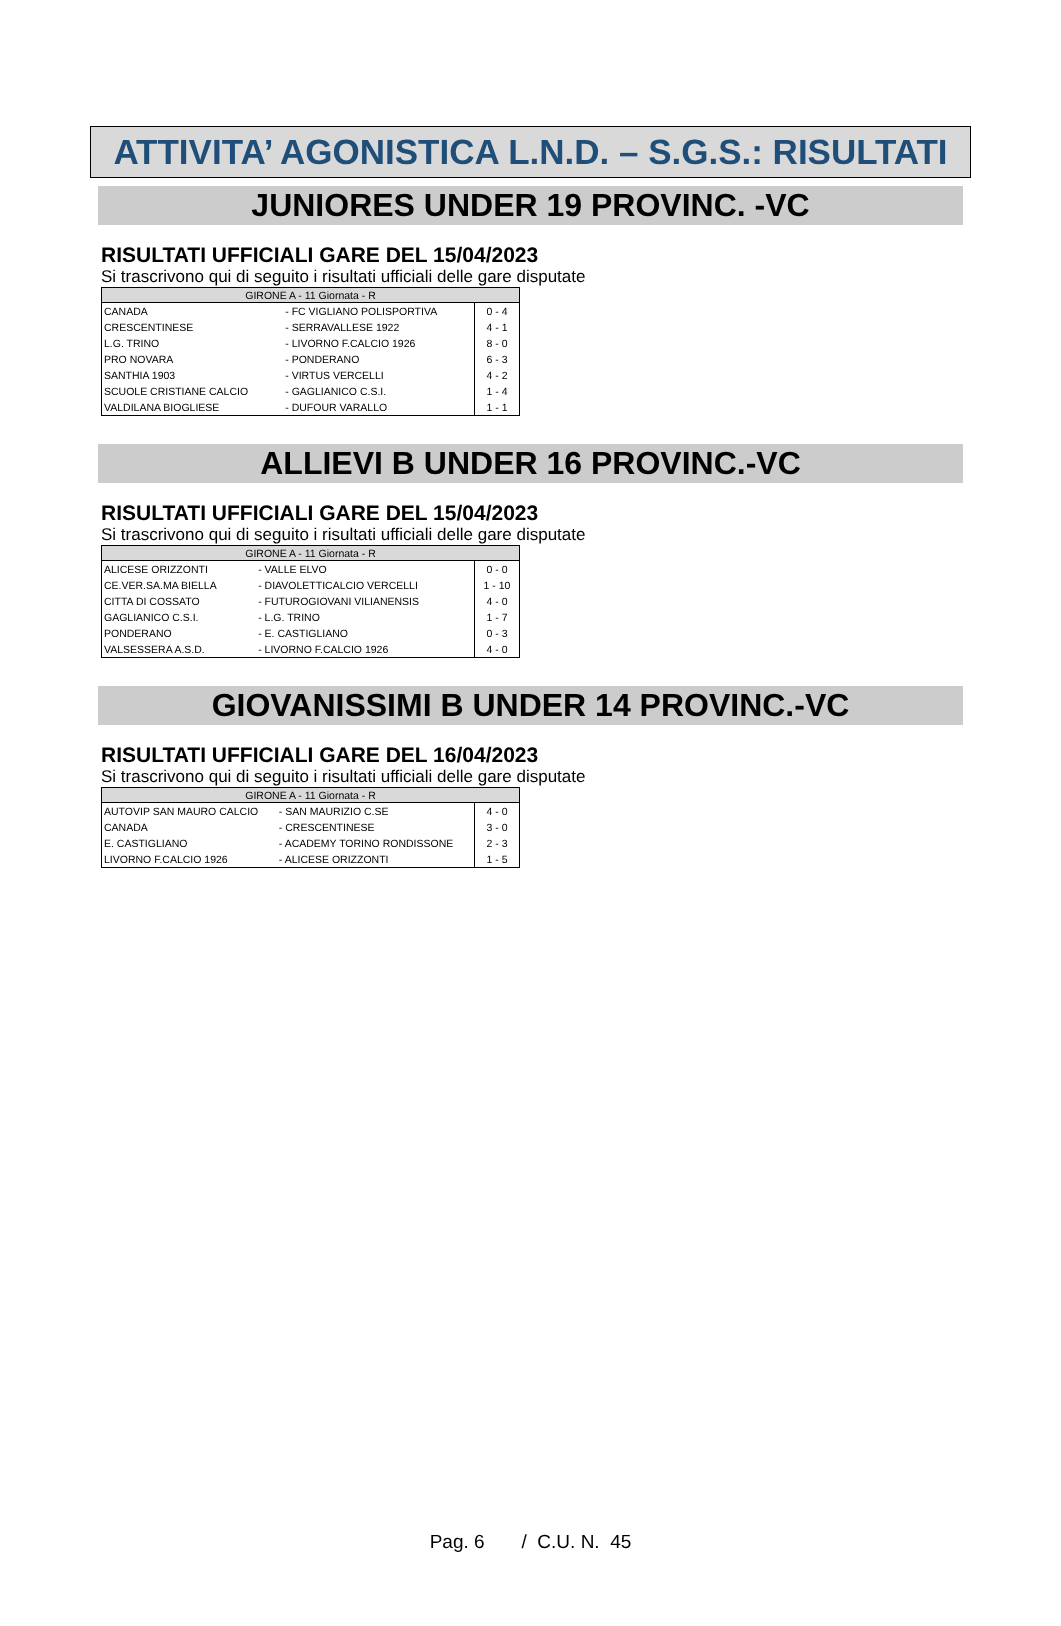ATTIVITA’ AGONISTICA L.N.D. – S.G.S.: RISULTATI
JUNIORES UNDER 19 PROVINC. -VC
RISULTATI UFFICIALI GARE DEL 15/04/2023
Si trascrivono qui di seguito i risultati ufficiali delle gare disputate
| GIRONE A - 11 Giornata - R | | |
| --- | --- | --- |
| CANADA | - FC VIGLIANO POLISPORTIVA | 0 - 4 |
| CRESCENTINESE | - SERRAVALLESE 1922 | 4 - 1 |
| L.G. TRINO | - LIVORNO F.CALCIO 1926 | 8 - 0 |
| PRO NOVARA | - PONDERANO | 6 - 3 |
| SANTHIA 1903 | - VIRTUS VERCELLI | 4 - 2 |
| SCUOLE CRISTIANE CALCIO | - GAGLIANICO C.S.I. | 1 - 4 |
| VALDILANA BIOGLIESE | - DUFOUR VARALLO | 1 - 1 |
ALLIEVI B UNDER 16 PROVINC.-VC
RISULTATI UFFICIALI GARE DEL 15/04/2023
Si trascrivono qui di seguito i risultati ufficiali delle gare disputate
| GIRONE A - 11 Giornata - R | | |
| --- | --- | --- |
| ALICESE ORIZZONTI | - VALLE ELVO | 0 - 0 |
| CE.VER.SA.MA BIELLA | - DIAVOLETTICALCIO VERCELLI | 1 - 10 |
| CITTA DI COSSATO | - FUTUROGIOVANI VILIANENSIS | 4 - 0 |
| GAGLIANICO C.S.I. | - L.G. TRINO | 1 - 7 |
| PONDERANO | - E. CASTIGLIANO | 0 - 3 |
| VALSESSERA A.S.D. | - LIVORNO F.CALCIO 1926 | 4 - 0 |
GIOVANISSIMI B UNDER 14 PROVINC.-VC
RISULTATI UFFICIALI GARE DEL 16/04/2023
Si trascrivono qui di seguito i risultati ufficiali delle gare disputate
| GIRONE A - 11 Giornata - R | | |
| --- | --- | --- |
| AUTOVIP SAN MAURO CALCIO | - SAN MAURIZIO C.SE | 4 - 0 |
| CANADA | - CRESCENTINESE | 3 - 0 |
| E. CASTIGLIANO | - ACADEMY TORINO RONDISSONE | 2 - 3 |
| LIVORNO F.CALCIO 1926 | - ALICESE ORIZZONTI | 1 - 5 |
Pag. 6 / C.U. N. 45